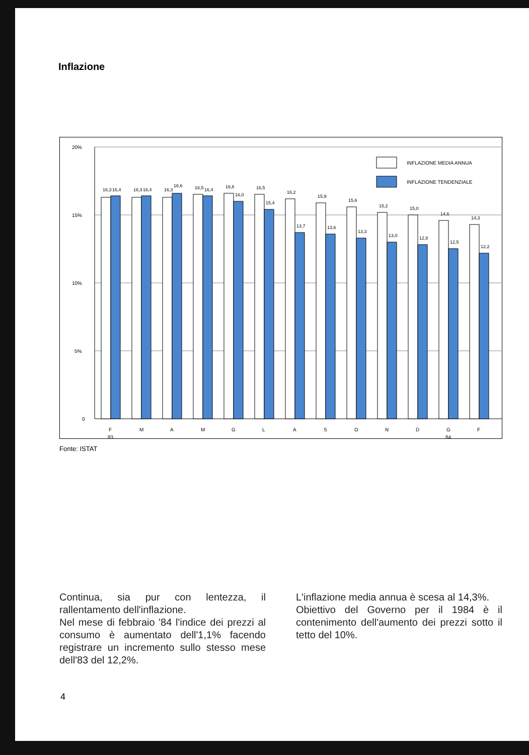Inflazione
20%
15%
10%
5%
0
INFLAZIONE MEDIA ANNUA
INFLAZIONE TENDENZIALE
16,3
16,4
16,3
16,4
16,3
16,6
16,5
16,4
16,6
16,0
16,5
15,4
16,2
13,7
15,9
13,6
15,6
13,3
15,2
13,0
15,0
12,8
14,6
12,5
14,3
12,2
F
M
A
M
G
L
A
S
O
N
D
G
F
83
84
Fonte: ISTAT
Continua, sia pur con lentezza, il rallentamento dell'inflazione.
Nel mese di febbraio '84 l'indice dei prezzi al consumo è aumentato dell'1,1% facendo registrare un incremento sullo stesso mese dell'83 del 12,2%.
L'inflazione media annua è scesa al 14,3%.
Obiettivo del Governo per il 1984 è il contenimento dell'aumento dei prezzi sotto il tetto del 10%.
4